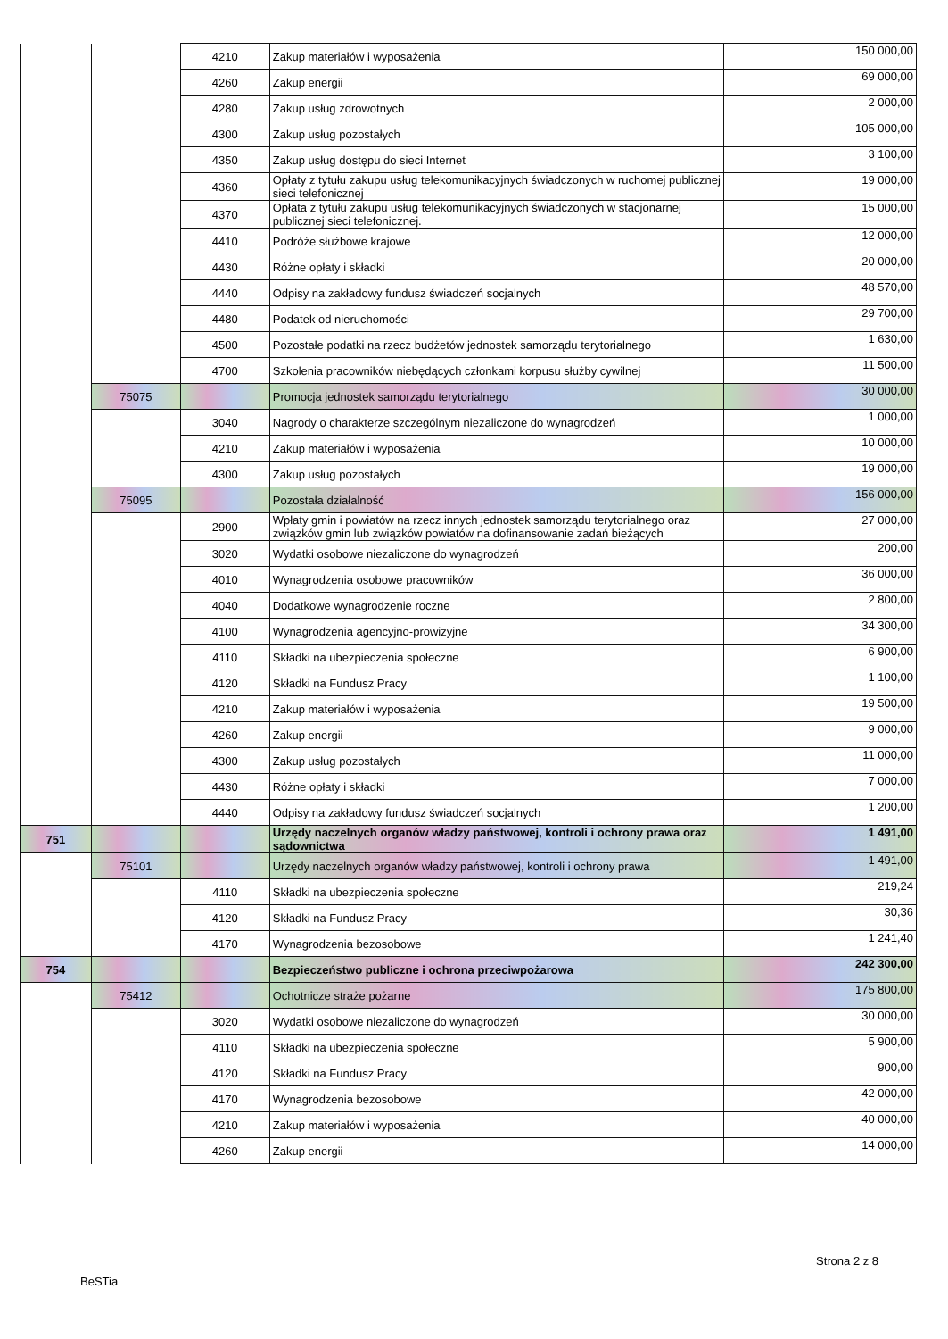| | | 4210 | Zakup materiałów i wyposażenia | 150 000,00 |
| | | 4260 | Zakup energii | 69 000,00 |
| | | 4280 | Zakup usług zdrowotnych | 2 000,00 |
| | | 4300 | Zakup usług pozostałych | 105 000,00 |
| | | 4350 | Zakup usług dostępu do sieci Internet | 3 100,00 |
| | | 4360 | Opłaty z tytułu zakupu usług telekomunikacyjnych świadczonych w ruchomej publicznej sieci telefonicznej | 19 000,00 |
| | | 4370 | Opłata z tytułu zakupu usług telekomunikacyjnych świadczonych w stacjonarnej publicznej sieci telefonicznej. | 15 000,00 |
| | | 4410 | Podróże służbowe krajowe | 12 000,00 |
| | | 4430 | Różne opłaty i składki | 20 000,00 |
| | | 4440 | Odpisy na zakładowy fundusz świadczeń socjalnych | 48 570,00 |
| | | 4480 | Podatek od nieruchomości | 29 700,00 |
| | | 4500 | Pozostałe podatki na rzecz budżetów jednostek samorządu terytorialnego | 1 630,00 |
| | | 4700 | Szkolenia pracowników niebędących członkami korpusu służby cywilnej | 11 500,00 |
| | 75075 | | Promocja jednostek samorządu terytorialnego | 30 000,00 |
| | | 3040 | Nagrody o charakterze szczególnym niezaliczone do wynagrodzeń | 1 000,00 |
| | | 4210 | Zakup materiałów i wyposażenia | 10 000,00 |
| | | 4300 | Zakup usług pozostałych | 19 000,00 |
| | 75095 | | Pozostała działalność | 156 000,00 |
| | | 2900 | Wpłaty gmin i powiatów na rzecz innych jednostek samorządu terytorialnego oraz związków gmin lub związków powiatów na dofinansowanie zadań bieżących | 27 000,00 |
| | | 3020 | Wydatki osobowe niezaliczone do wynagrodzeń | 200,00 |
| | | 4010 | Wynagrodzenia osobowe pracowników | 36 000,00 |
| | | 4040 | Dodatkowe wynagrodzenie roczne | 2 800,00 |
| | | 4100 | Wynagrodzenia agencyjno-prowizyjne | 34 300,00 |
| | | 4110 | Składki na ubezpieczenia społeczne | 6 900,00 |
| | | 4120 | Składki na Fundusz Pracy | 1 100,00 |
| | | 4210 | Zakup materiałów i wyposażenia | 19 500,00 |
| | | 4260 | Zakup energii | 9 000,00 |
| | | 4300 | Zakup usług pozostałych | 11 000,00 |
| | | 4430 | Różne opłaty i składki | 7 000,00 |
| | | 4440 | Odpisy na zakładowy fundusz świadczeń socjalnych | 1 200,00 |
| 751 | | | Urzędy naczelnych organów władzy państwowej, kontroli i ochrony prawa oraz sądownictwa | 1 491,00 |
| | 75101 | | Urzędy naczelnych organów władzy państwowej, kontroli i ochrony prawa | 1 491,00 |
| | | 4110 | Składki na ubezpieczenia społeczne | 219,24 |
| | | 4120 | Składki na Fundusz Pracy | 30,36 |
| | | 4170 | Wynagrodzenia bezosobowe | 1 241,40 |
| 754 | | | Bezpieczeństwo publiczne i ochrona przeciwpożarowa | 242 300,00 |
| | 75412 | | Ochotnicze straże pożarne | 175 800,00 |
| | | 3020 | Wydatki osobowe niezaliczone do wynagrodzeń | 30 000,00 |
| | | 4110 | Składki na ubezpieczenia społeczne | 5 900,00 |
| | | 4120 | Składki na Fundusz Pracy | 900,00 |
| | | 4170 | Wynagrodzenia bezosobowe | 42 000,00 |
| | | 4210 | Zakup materiałów i wyposażenia | 40 000,00 |
| | | 4260 | Zakup energii | 14 000,00 |
Strona 2 z 8
BeSTia